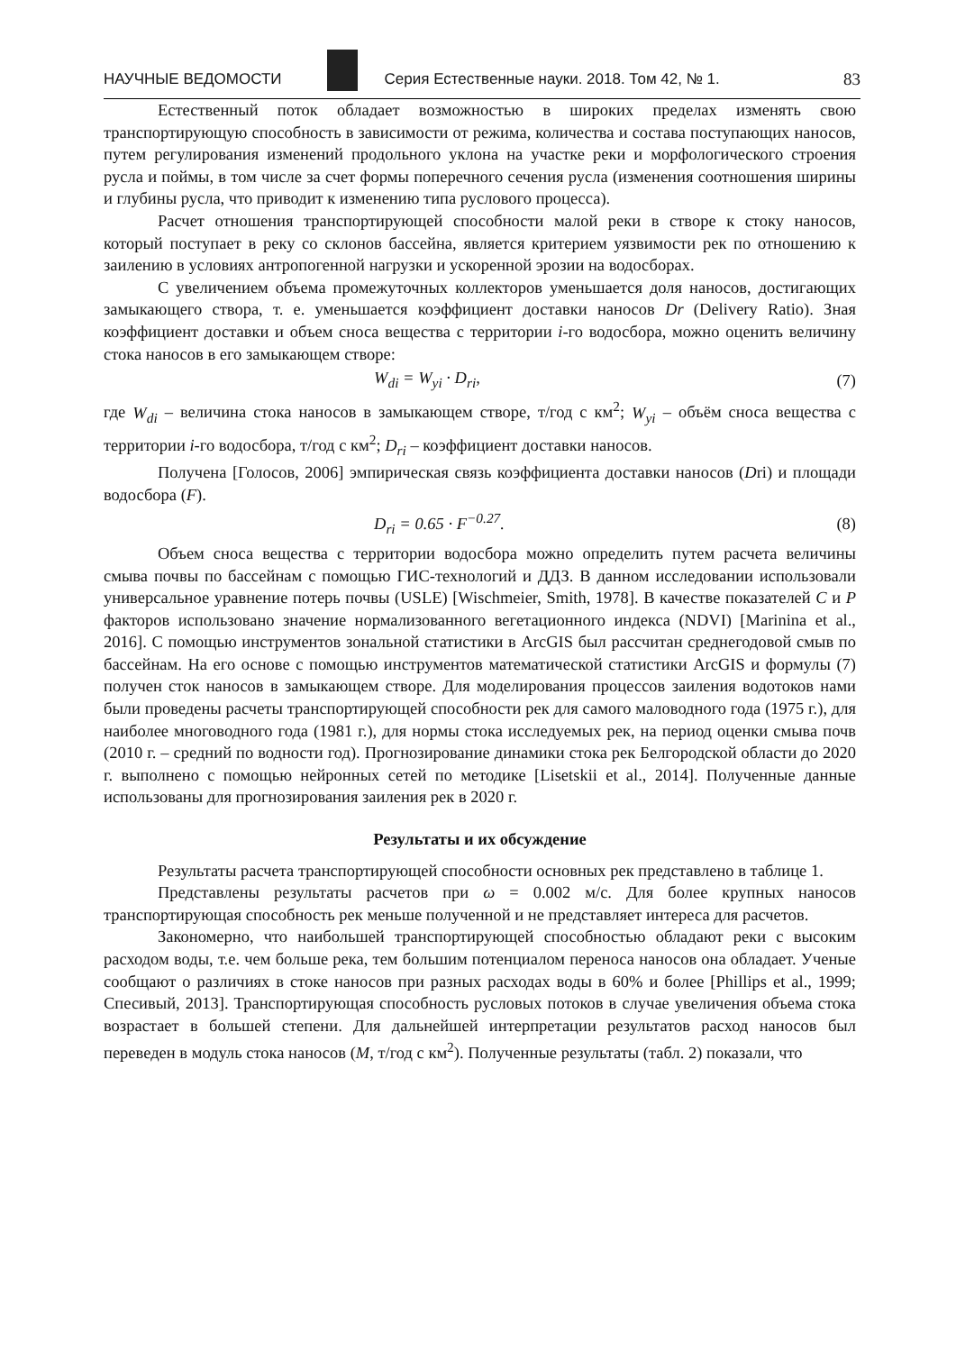НАУЧНЫЕ ВЕДОМОСТИ
Серия Естественные науки. 2018. Том 42, № 1. 83
Естественный поток обладает возможностью в широких пределах изменять свою транспортирующую способность в зависимости от режима, количества и состава поступающих наносов, путем регулирования изменений продольного уклона на участке реки и морфологического строения русла и поймы, в том числе за счет формы поперечного сечения русла (изменения соотношения ширины и глубины русла, что приводит к изменению типа руслового процесса).
Расчет отношения транспортирующей способности малой реки в створе к стоку наносов, который поступает в реку со склонов бассейна, является критерием уязвимости рек по отношению к заилению в условиях антропогенной нагрузки и ускоренной эрозии на водосборах.
С увеличением объема промежуточных коллекторов уменьшается доля наносов, достигающих замыкающего створа, т. е. уменьшается коэффициент доставки наносов Dr (Delivery Ratio). Зная коэффициент доставки и объем сноса вещества с территории i-го водосбора, можно оценить величину стока наносов в его замыкающем створе:
W<sub>di</sub> = W<sub>yi</sub> · D<sub>ri</sub>, (7)
где W<sub>di</sub> – величина стока наносов в замыкающем створе, т/год с км<sup>2</sup>; W<sub>yi</sub> – объём сноса вещества с территории i-го водосбора, т/год с км<sup>2</sup>; D<sub>ri</sub> – коэффициент доставки наносов.
Получена [Голосов, 2006] эмпирическая связь коэффициента доставки наносов (Dri) и площади водосбора (F).
D<sub>ri</sub> = 0.65 · F<sup>−0.27</sup>. (8)
Объем сноса вещества с территории водосбора можно определить путем расчета величины смыва почвы по бассейнам с помощью ГИС-технологий и ДДЗ. В данном исследовании использовали универсальное уравнение потерь почвы (USLE) [Wischmeier, Smith, 1978]. В качестве показателей C и P факторов использовано значение нормализованного вегетационного индекса (NDVI) [Marinina et al., 2016]. С помощью инструментов зональной статистики в ArcGIS был рассчитан среднегодовой смыв по бассейнам. На его основе с помощью инструментов математической статистики ArcGIS и формулы (7) получен сток наносов в замыкающем створе. Для моделирования процессов заиления водотоков нами были проведены расчеты транспортирующей способности рек для самого маловодного года (1975 г.), для наиболее многоводного года (1981 г.), для нормы стока исследуемых рек, на период оценки смыва почв (2010 г. – средний по водности год). Прогнозирование динамики стока рек Белгородской области до 2020 г. выполнено с помощью нейронных сетей по методике [Lisetskii et al., 2014]. Полученные данные использованы для прогнозирования заиления рек в 2020 г.
Результаты и их обсуждение
Результаты расчета транспортирующей способности основных рек представлено в таблице 1.
Представлены результаты расчетов при ω = 0.002 м/с. Для более крупных наносов транспортирующая способность рек меньше полученной и не представляет интереса для расчетов.
Закономерно, что наибольшей транспортирующей способностью обладают реки с высоким расходом воды, т.е. чем больше река, тем большим потенциалом переноса наносов она обладает. Ученые сообщают о различиях в стоке наносов при разных расходах воды в 60% и более [Phillips et al., 1999; Спесивый, 2013]. Транспортирующая способность русловых потоков в случае увеличения объема стока возрастает в большей степени. Для дальнейшей интерпретации результатов расход наносов был переведен в модуль стока наносов (M, т/год с км<sup>2</sup>). Полученные результаты (табл. 2) показали, что